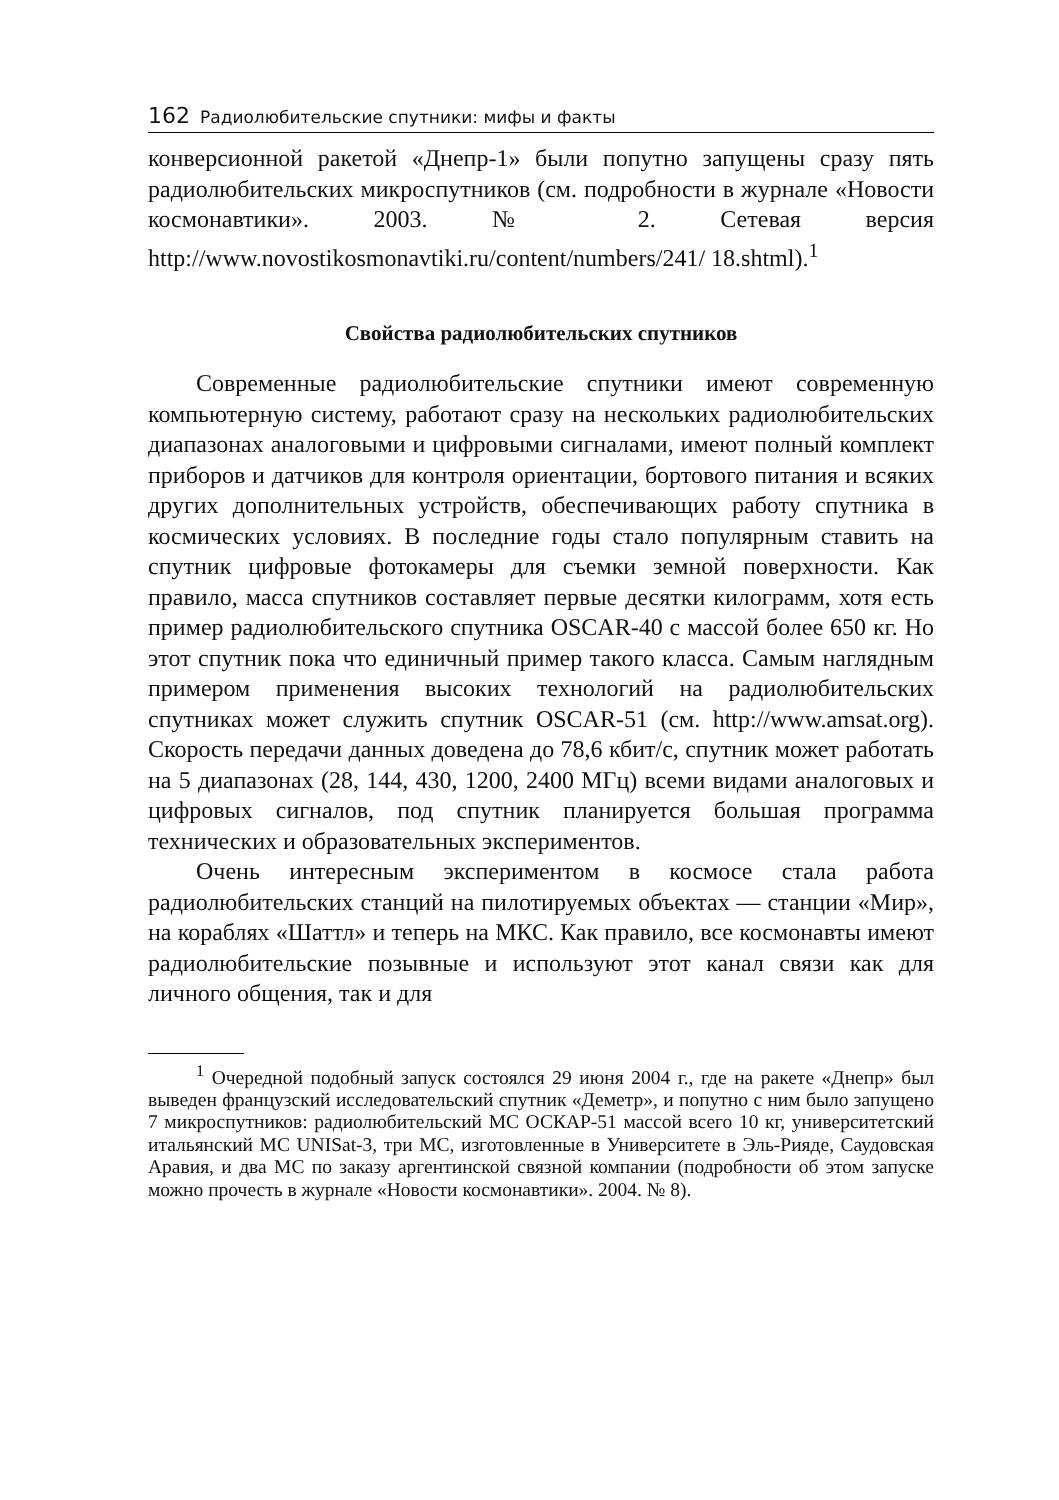162 Радиолюбительские спутники: мифы и факты
конверсионной ракетой «Днепр-1» были попутно запущены сразу пять радиолюбительских микроспутников (см. подробности в журнале «Новости космонавтики». 2003. № 2. Сетевая версия http://www.novostikosmonavtiki.ru/content/numbers/241/ 18.shtml).<sup>1</sup>
Свойства радиолюбительских спутников
Современные радиолюбительские спутники имеют современную компьютерную систему, работают сразу на нескольких радиолюбительских диапазонах аналоговыми и цифровыми сигналами, имеют полный комплект приборов и датчиков для контроля ориентации, бортового питания и всяких других дополнительных устройств, обеспечивающих работу спутника в космических условиях. В последние годы стало популярным ставить на спутник цифровые фотокамеры для съемки земной поверхности. Как правило, масса спутников составляет первые десятки килограмм, хотя есть пример радиолюбительского спутника OSCAR-40 с массой более 650 кг. Но этот спутник пока что единичный пример такого класса. Самым наглядным примером применения высоких технологий на радиолюбительских спутниках может служить спутник OSCAR-51 (см. http://www.amsat.org). Скорость передачи данных доведена до 78,6 кбит/с, спутник может работать на 5 диапазонах (28, 144, 430, 1200, 2400 МГц) всеми видами аналоговых и цифровых сигналов, под спутник планируется большая программа технических и образовательных экспериментов.
Очень интересным экспериментом в космосе стала работа радиолюбительских станций на пилотируемых объектах — станции «Мир», на кораблях «Шаттл» и теперь на МКС. Как правило, все космонавты имеют радиолюбительские позывные и используют этот канал связи как для личного общения, так и для
<sup>1</sup> Очередной подобный запуск состоялся 29 июня 2004 г., где на ракете «Днепр» был выведен французский исследовательский спутник «Деметр», и попутно с ним было запущено 7 микроспутников: радиолюбительский МС ОСКАР-51 массой всего 10 кг, университетский итальянский МС UNISat-3, три МС, изготовленные в Университете в Эль-Рияде, Саудовская Аравия, и два МС по заказу аргентинской связной компании (подробности об этом запуске можно прочесть в журнале «Новости космонавтики». 2004. № 8).